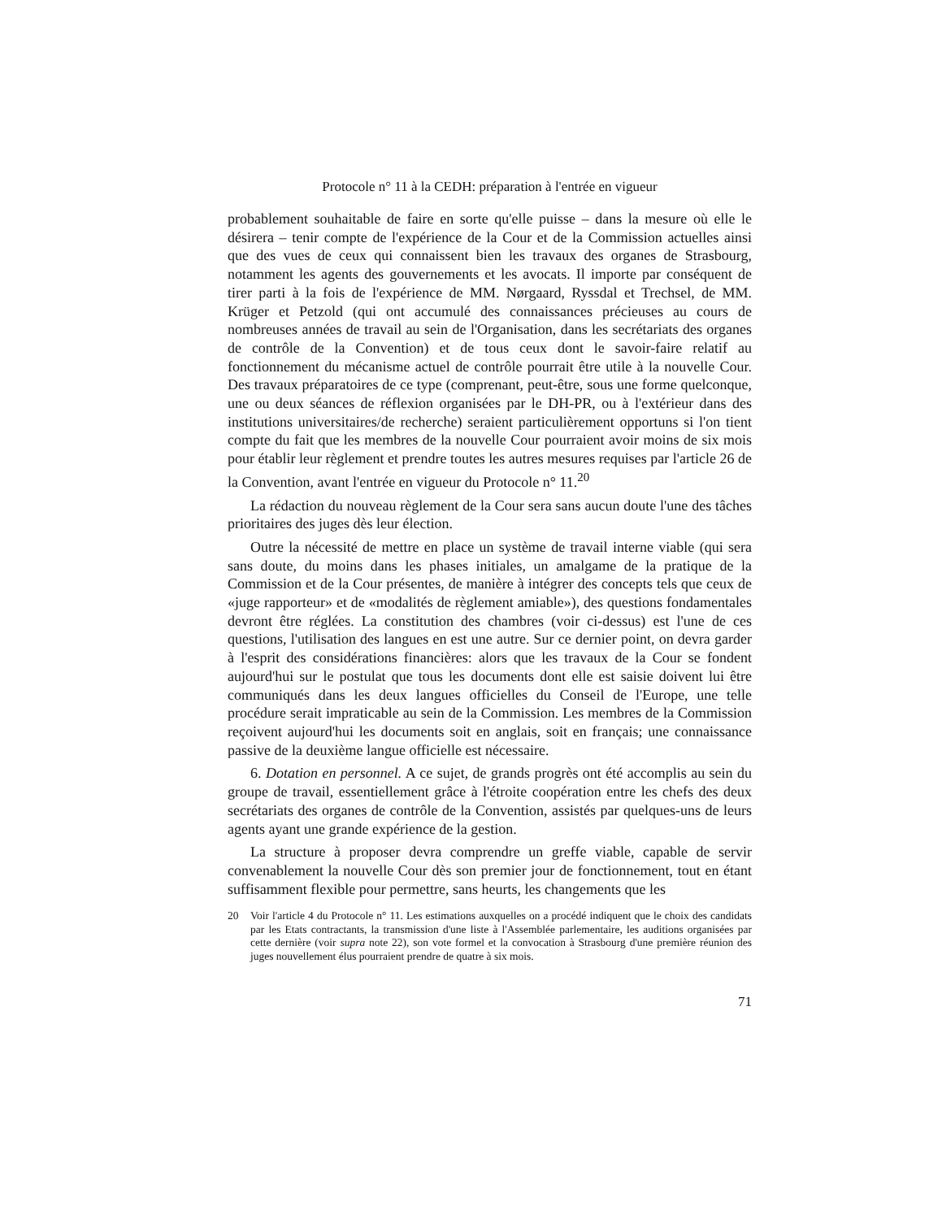Protocole n° 11 à la CEDH: préparation à l'entrée en vigueur
probablement souhaitable de faire en sorte qu'elle puisse – dans la mesure où elle le désirera – tenir compte de l'expérience de la Cour et de la Commission actuelles ainsi que des vues de ceux qui connaissent bien les travaux des organes de Strasbourg, notamment les agents des gouvernements et les avocats. Il importe par conséquent de tirer parti à la fois de l'expérience de MM. Nørgaard, Ryssdal et Trechsel, de MM. Krüger et Petzold (qui ont accumulé des connaissances précieuses au cours de nombreuses années de travail au sein de l'Organisation, dans les secrétariats des organes de contrôle de la Convention) et de tous ceux dont le savoir-faire relatif au fonctionnement du mécanisme actuel de contrôle pourrait être utile à la nouvelle Cour. Des travaux préparatoires de ce type (comprenant, peut-être, sous une forme quelconque, une ou deux séances de réflexion organisées par le DH-PR, ou à l'extérieur dans des institutions universitaires/de recherche) seraient particulièrement opportuns si l'on tient compte du fait que les membres de la nouvelle Cour pourraient avoir moins de six mois pour établir leur règlement et prendre toutes les autres mesures requises par l'article 26 de la Convention, avant l'entrée en vigueur du Protocole n° 11.<sup>20</sup>
La rédaction du nouveau règlement de la Cour sera sans aucun doute l'une des tâches prioritaires des juges dès leur élection.
Outre la nécessité de mettre en place un système de travail interne viable (qui sera sans doute, du moins dans les phases initiales, un amalgame de la pratique de la Commission et de la Cour présentes, de manière à intégrer des concepts tels que ceux de «juge rapporteur» et de «modalités de règlement amiable»), des questions fondamentales devront être réglées. La constitution des chambres (voir ci-dessus) est l'une de ces questions, l'utilisation des langues en est une autre. Sur ce dernier point, on devra garder à l'esprit des considérations financières: alors que les travaux de la Cour se fondent aujourd'hui sur le postulat que tous les documents dont elle est saisie doivent lui être communiqués dans les deux langues officielles du Conseil de l'Europe, une telle procédure serait impraticable au sein de la Commission. Les membres de la Commission reçoivent aujourd'hui les documents soit en anglais, soit en français; une connaissance passive de la deuxième langue officielle est nécessaire.
6. Dotation en personnel. A ce sujet, de grands progrès ont été accomplis au sein du groupe de travail, essentiellement grâce à l'étroite coopération entre les chefs des deux secrétariats des organes de contrôle de la Convention, assistés par quelques-uns de leurs agents ayant une grande expérience de la gestion.
La structure à proposer devra comprendre un greffe viable, capable de servir convenablement la nouvelle Cour dès son premier jour de fonctionnement, tout en étant suffisamment flexible pour permettre, sans heurts, les changements que les
20 Voir l'article 4 du Protocole n° 11. Les estimations auxquelles on a procédé indiquent que le choix des candidats par les Etats contractants, la transmission d'une liste à l'Assemblée parlementaire, les auditions organisées par cette dernière (voir supra note 22), son vote formel et la convocation à Strasbourg d'une première réunion des juges nouvellement élus pourraient prendre de quatre à six mois.
71